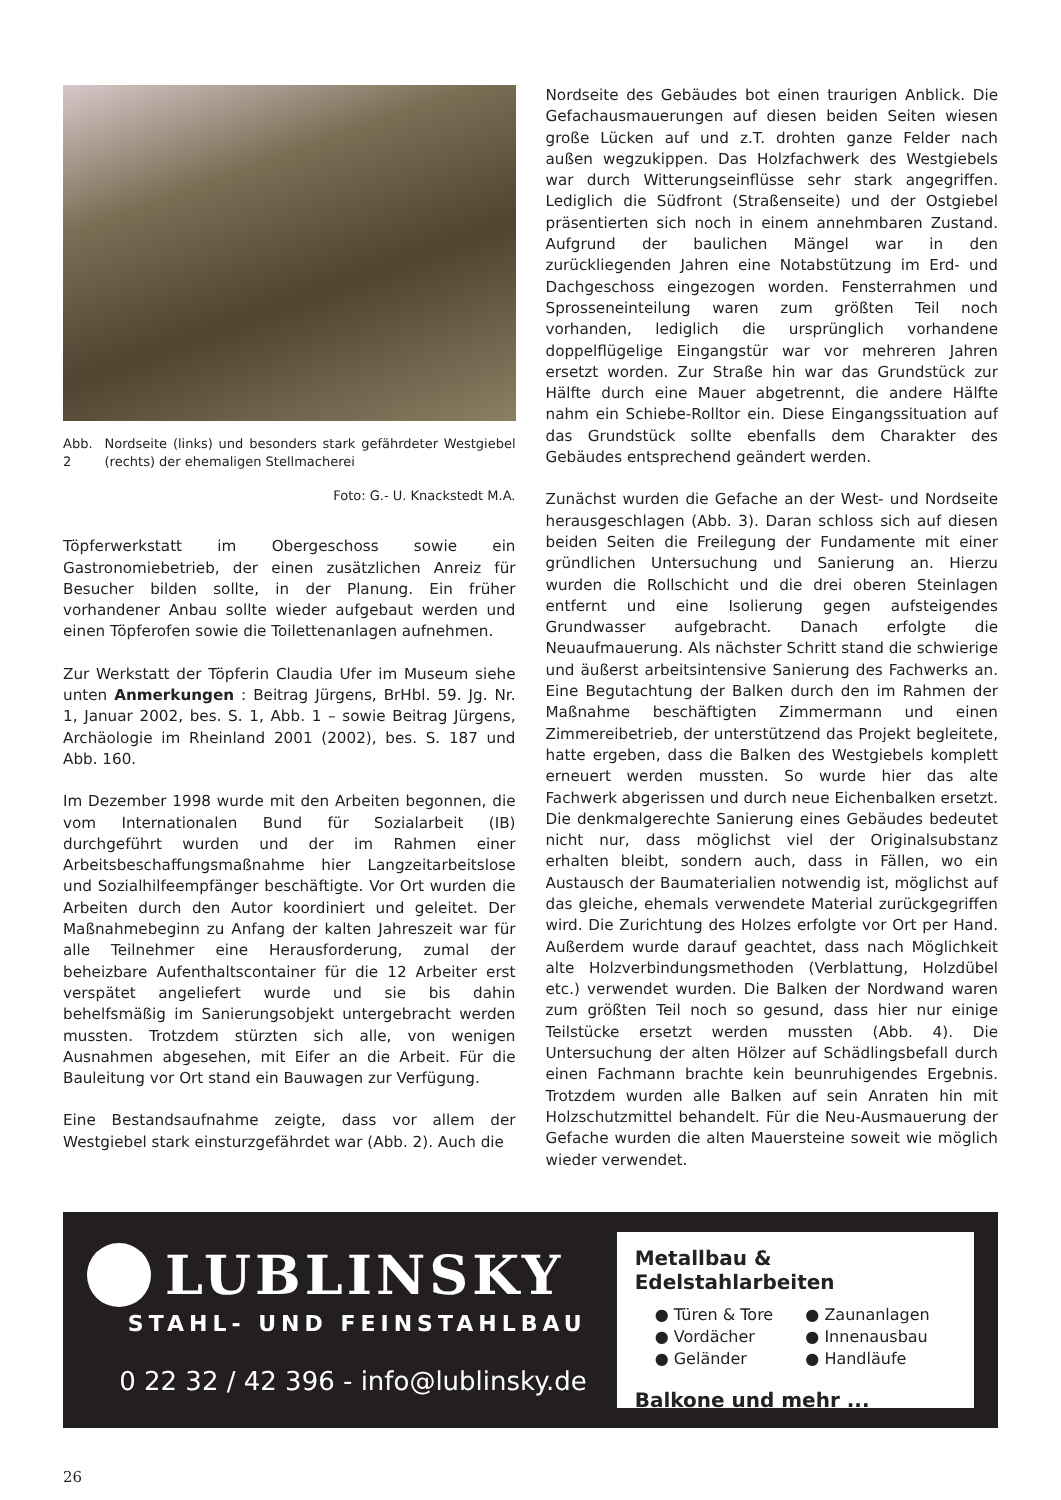Abb. 2 Nordseite (links) und besonders stark gefährdeter Westgiebel (rechts) der ehemaligen Stellmacherei
Foto: G.- U. Knackstedt M.A.
Töpferwerkstatt im Obergeschoss sowie ein Gastronomiebetrieb, der einen zusätzlichen Anreiz für Besucher bilden sollte, in der Planung. Ein früher vorhandener Anbau sollte wieder aufgebaut werden und einen Töpferofen sowie die Toilettenanlagen aufnehmen.
Zur Werkstatt der Töpferin Claudia Ufer im Museum siehe unten Anmerkungen : Beitrag Jürgens, BrHbl. 59. Jg. Nr. 1, Januar 2002, bes. S. 1, Abb. 1 – sowie Beitrag Jürgens, Archäologie im Rheinland 2001 (2002), bes. S. 187 und Abb. 160.
Im Dezember 1998 wurde mit den Arbeiten begonnen, die vom Internationalen Bund für Sozialarbeit (IB) durchgeführt wurden und der im Rahmen einer Arbeitsbeschaffungsmaßnahme hier Langzeitarbeitslose und Sozialhilfeempfänger beschäftigte. Vor Ort wurden die Arbeiten durch den Autor koordiniert und geleitet. Der Maßnahmebeginn zu Anfang der kalten Jahreszeit war für alle Teilnehmer eine Herausforderung, zumal der beheizbare Aufenthaltscontainer für die 12 Arbeiter erst verspätet angeliefert wurde und sie bis dahin behelfsmäßig im Sanierungsobjekt untergebracht werden mussten. Trotzdem stürzten sich alle, von wenigen Ausnahmen abgesehen, mit Eifer an die Arbeit. Für die Bauleitung vor Ort stand ein Bauwagen zur Verfügung.
Eine Bestandsaufnahme zeigte, dass vor allem der Westgiebel stark einsturzgefährdet war (Abb. 2). Auch die
Nordseite des Gebäudes bot einen traurigen Anblick. Die Gefachausmauerungen auf diesen beiden Seiten wiesen große Lücken auf und z.T. drohten ganze Felder nach außen wegzukippen. Das Holzfachwerk des Westgiebels war durch Witterungseinflüsse sehr stark angegriffen. Lediglich die Südfront (Straßenseite) und der Ostgiebel präsentierten sich noch in einem annehmbaren Zustand. Aufgrund der baulichen Mängel war in den zurückliegenden Jahren eine Notabstützung im Erd- und Dachgeschoss eingezogen worden. Fensterrahmen und Sprosseneinteilung waren zum größten Teil noch vorhanden, lediglich die ursprünglich vorhandene doppelflügelige Eingangstür war vor mehreren Jahren ersetzt worden. Zur Straße hin war das Grundstück zur Hälfte durch eine Mauer abgetrennt, die andere Hälfte nahm ein Schiebe-Rolltor ein. Diese Eingangssituation auf das Grundstück sollte ebenfalls dem Charakter des Gebäudes entsprechend geändert werden.
Zunächst wurden die Gefache an der West- und Nordseite herausgeschlagen (Abb. 3). Daran schloss sich auf diesen beiden Seiten die Freilegung der Fundamente mit einer gründlichen Untersuchung und Sanierung an. Hierzu wurden die Rollschicht und die drei oberen Steinlagen entfernt und eine Isolierung gegen aufsteigendes Grundwasser aufgebracht. Danach erfolgte die Neuaufmauerung. Als nächster Schritt stand die schwierige und äußerst arbeitsintensive Sanierung des Fachwerks an. Eine Begutachtung der Balken durch den im Rahmen der Maßnahme beschäftigten Zimmermann und einen Zimmereibetrieb, der unterstützend das Projekt begleitete, hatte ergeben, dass die Balken des Westgiebels komplett erneuert werden mussten. So wurde hier das alte Fachwerk abgerissen und durch neue Eichenbalken ersetzt. Die denkmalgerechte Sanierung eines Gebäudes bedeutet nicht nur, dass möglichst viel der Originalsubstanz erhalten bleibt, sondern auch, dass in Fällen, wo ein Austausch der Baumaterialien notwendig ist, möglichst auf das gleiche, ehemals verwendete Material zurückgegriffen wird. Die Zurichtung des Holzes erfolgte vor Ort per Hand. Außerdem wurde darauf geachtet, dass nach Möglichkeit alte Holzverbindungsmethoden (Verblattung, Holzdübel etc.) verwendet wurden. Die Balken der Nordwand waren zum größten Teil noch so gesund, dass hier nur einige Teilstücke ersetzt werden mussten (Abb. 4). Die Untersuchung der alten Hölzer auf Schädlingsbefall durch einen Fachmann brachte kein beunruhigendes Ergebnis. Trotzdem wurden alle Balken auf sein Anraten hin mit Holzschutzmittel behandelt. Für die Neu-Ausmauerung der Gefache wurden die alten Mauersteine soweit wie möglich wieder verwendet.
LUBLINSKY
STAHL- UND FEINSTAHLBAU
0 22 32 / 42 396 - info@lublinsky.de
Metallbau & Edelstahlarbeiten
● Türen & Tore ● Zaunanlagen ● Vordächer ● Innenausbau ● Geländer ● Handläufe
Balkone und mehr ...
26